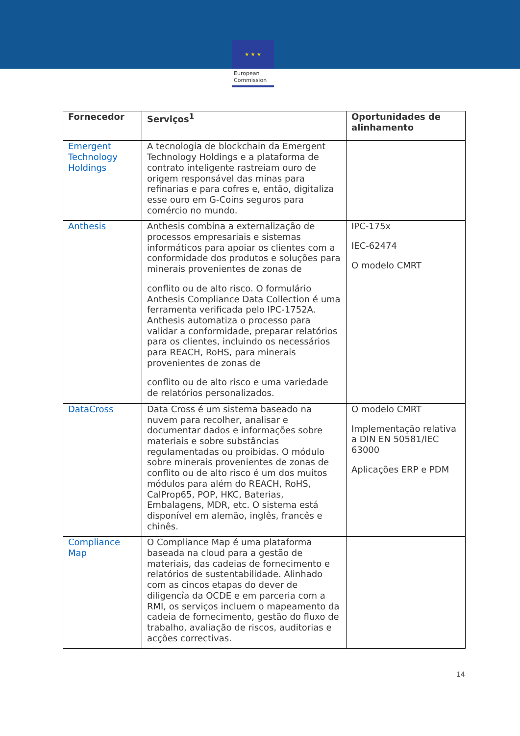★ ★ ★
European
Commission
| Fornecedor | Serviços<sup>1</sup> | Oportunidades de alinhamento |
| --- | --- | --- |
| Emergent Technology Holdings | A tecnologia de blockchain da Emergent Technology Holdings e a plataforma de contrato inteligente rastreiam ouro de origem responsável das minas para refinarias e para cofres e, então, digitaliza esse ouro em G-Coins seguros para comércio no mundo. | |
| Anthesis | Anthesis combina a externalização de processos empresariais e sistemas informáticos para apoiar os clientes com a conformidade dos produtos e soluções para minerais provenientes de zonas de conflito ou de alto risco. O formulário Anthesis Compliance Data Collection é uma ferramenta verificada pelo IPC-1752A. Anthesis automatiza o processo para validar a conformidade, preparar relatórios para os clientes, incluindo os necessários para REACH, RoHS, para minerais provenientes de zonas de conflito ou de alto risco e uma variedade de relatórios personalizados. | IPC-175x IEC-62474 O modelo CMRT |
| DataCross | Data Cross é um sistema baseado na nuvem para recolher, analisar e documentar dados e informações sobre materiais e sobre substâncias regulamentadas ou proibidas. O módulo sobre minerais provenientes de zonas de conflito ou de alto risco é um dos muitos módulos para além do REACH, RoHS, CalProp65, POP, HKC, Baterias, Embalagens, MDR, etc. O sistema está disponível em alemão, inglês, francês e chinês. | O modelo CMRT Implementação relativa a DIN EN 50581/IEC 63000 Aplicações ERP e PDM |
| Compliance Map | O Compliance Map é uma plataforma baseada na cloud para a gestão de materiais, das cadeias de fornecimento e relatórios de sustentabilidade. Alinhado com as cincos etapas do dever de diligencîa da OCDE e em parceria com a RMI, os serviços incluem o mapeamento da cadeia de fornecimento, gestão do fluxo de trabalho, avaliação de riscos, auditorias e acções correctivas. | |
14